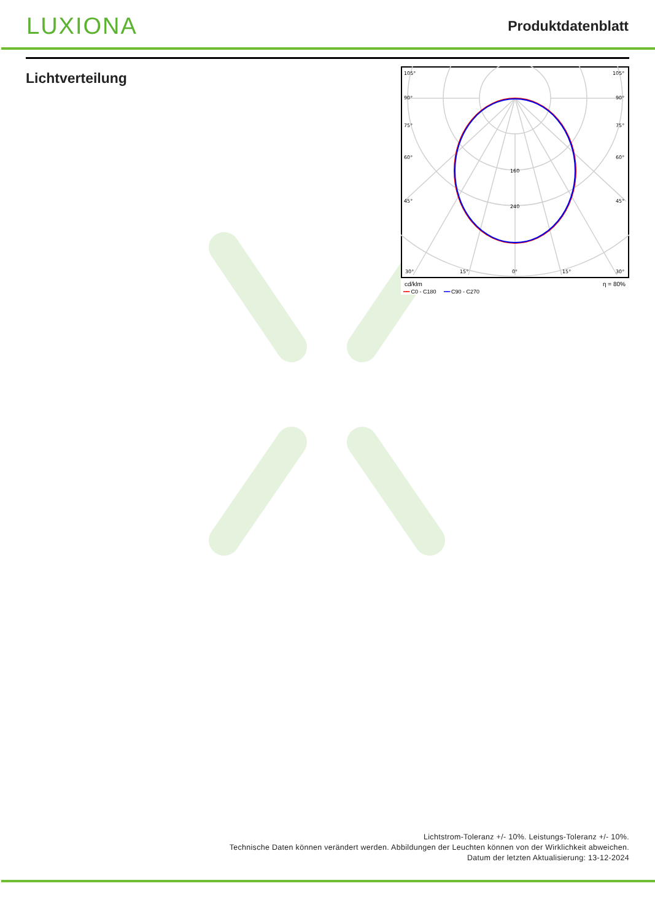LUXIONA
Produktdatenblatt
Lichtverteilung
105°
105°
90°
90°
75°
75°
60°
60°
45°
45°
160
240
30°
15°
0°
15°
30°
cd/klm η = 80%
━━ C0 - C180 ━━ C90 - C270
Lichtstrom-Toleranz +/- 10%. Leistungs-Toleranz +/- 10%.
Technische Daten können verändert werden. Abbildungen der Leuchten können von der Wirklichkeit abweichen.
Datum der letzten Aktualisierung: 13-12-2024